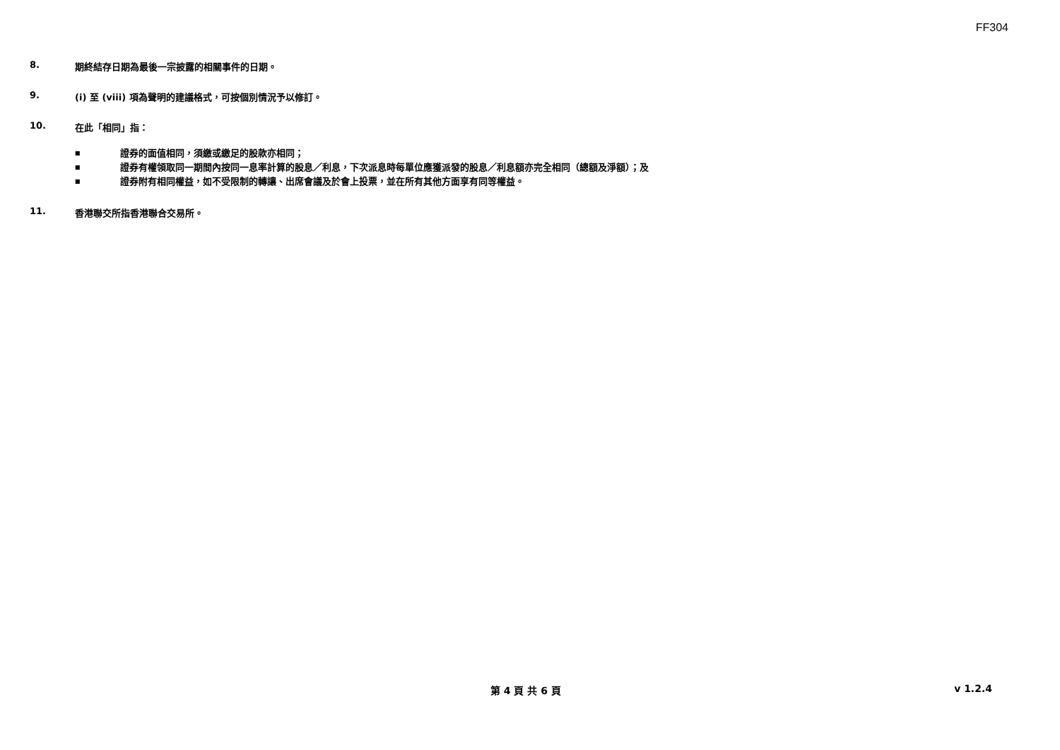FF304
8. 期終結存日期為最後一宗披露的相關事件的日期。
9. (i) 至 (viii) 項為聲明的建議格式，可按個別情況予以修訂。
10. 在此「相同」指：
■ 證券的面值相同，須繳或繳足的股款亦相同；
■ 證券有權領取同一期間內按同一息率計算的股息／利息，下次派息時每單位應獲派發的股息／利息額亦完全相同（總額及淨額）；及
■ 證券附有相同權益，如不受限制的轉讓、出席會議及於會上投票，並在所有其他方面享有同等權益。
11. 香港聯交所指香港聯合交易所。
第 4 頁 共 6 頁 v 1.2.4